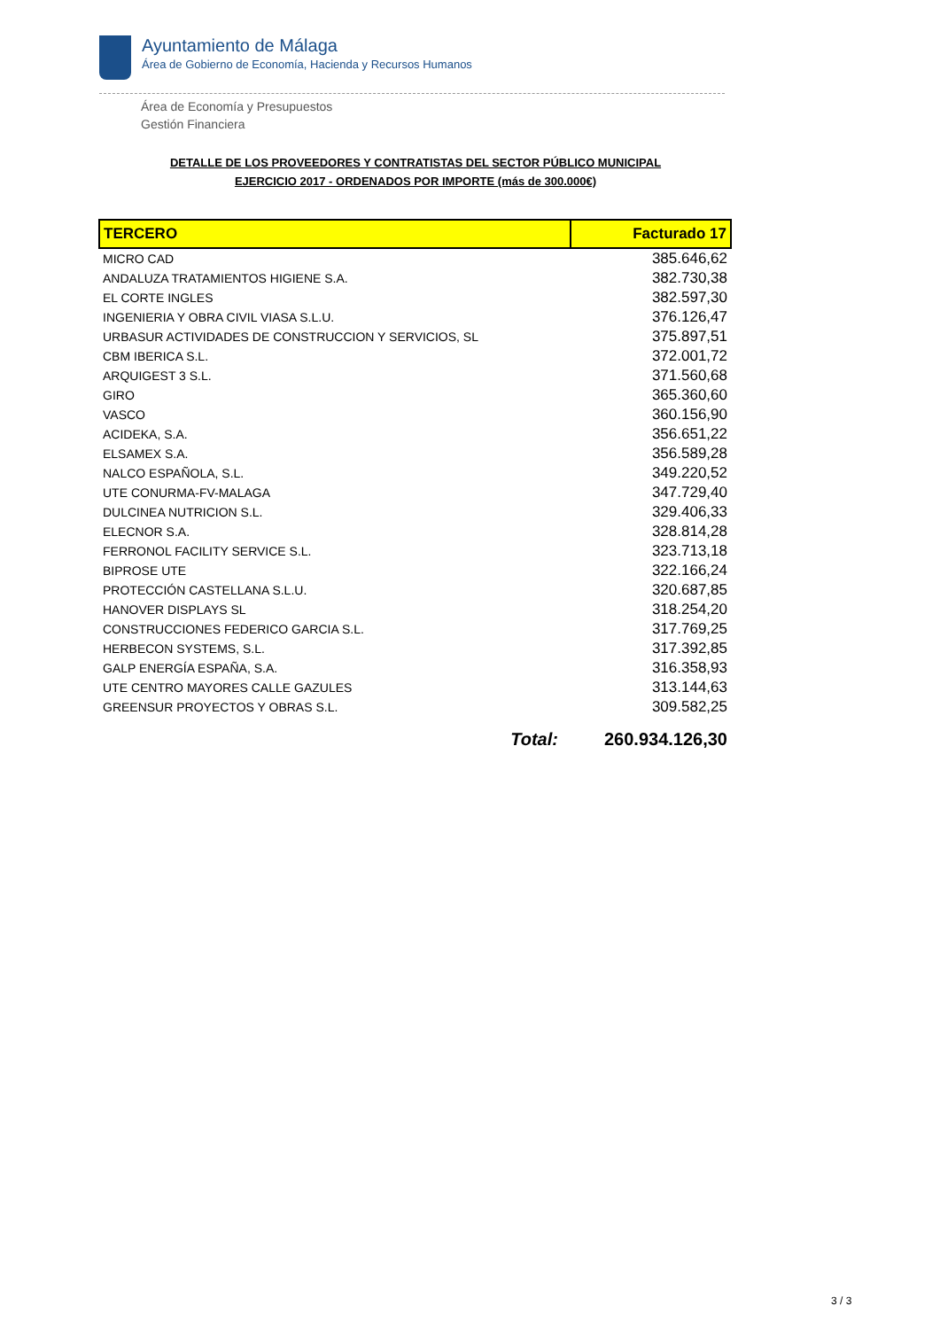Ayuntamiento de Málaga
Área de Gobierno de Economía, Hacienda y Recursos Humanos
Área de Economía y Presupuestos
Gestión Financiera
DETALLE DE LOS PROVEEDORES Y CONTRATISTAS DEL SECTOR PÚBLICO MUNICIPAL
EJERCICIO 2017 - ORDENADOS POR IMPORTE (más de 300.000€)
| TERCERO | Facturado 17 |
| --- | --- |
| MICRO CAD | 385.646,62 |
| ANDALUZA TRATAMIENTOS HIGIENE S.A. | 382.730,38 |
| EL CORTE INGLES | 382.597,30 |
| INGENIERIA Y OBRA CIVIL VIASA S.L.U. | 376.126,47 |
| URBASUR ACTIVIDADES DE CONSTRUCCION Y SERVICIOS, SL | 375.897,51 |
| CBM IBERICA S.L. | 372.001,72 |
| ARQUIGEST 3 S.L. | 371.560,68 |
| GIRO | 365.360,60 |
| VASCO | 360.156,90 |
| ACIDEKA, S.A. | 356.651,22 |
| ELSAMEX S.A. | 356.589,28 |
| NALCO ESPAÑOLA, S.L. | 349.220,52 |
| UTE CONURMA-FV-MALAGA | 347.729,40 |
| DULCINEA NUTRICION S.L. | 329.406,33 |
| ELECNOR S.A. | 328.814,28 |
| FERRONOL FACILITY SERVICE S.L. | 323.713,18 |
| BIPROSE UTE | 322.166,24 |
| PROTECCIÓN CASTELLANA S.L.U. | 320.687,85 |
| HANOVER DISPLAYS SL | 318.254,20 |
| CONSTRUCCIONES FEDERICO GARCIA S.L. | 317.769,25 |
| HERBECON SYSTEMS, S.L. | 317.392,85 |
| GALP ENERGÍA ESPAÑA, S.A. | 316.358,93 |
| UTE CENTRO MAYORES CALLE GAZULES | 313.144,63 |
| GREENSUR PROYECTOS Y OBRAS S.L. | 309.582,25 |
| Total: | 260.934.126,30 |
3 / 3